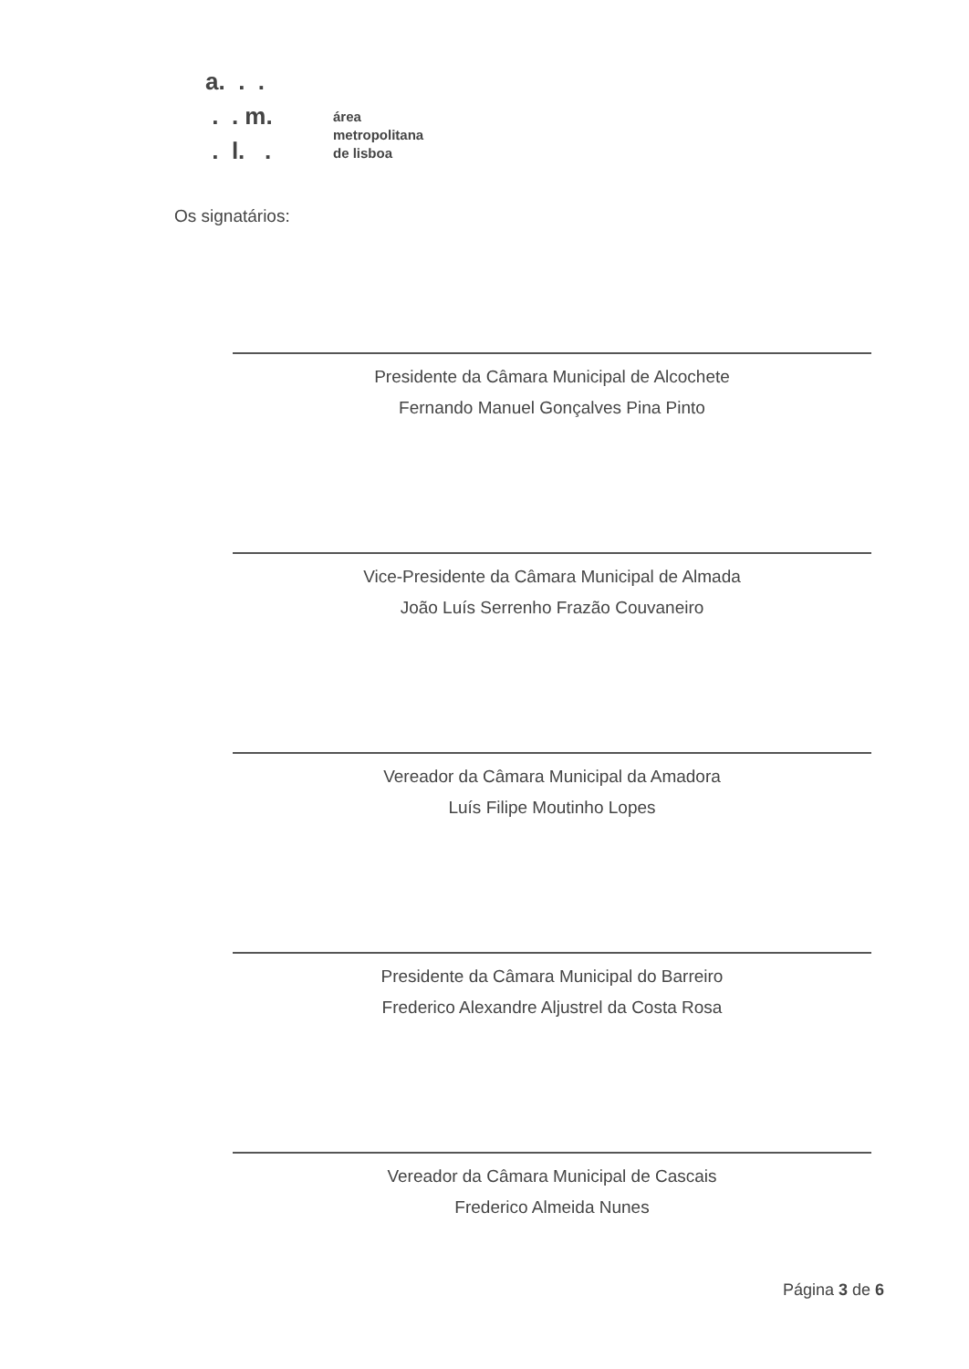a. . .
. . m.
. l. .
área
metropolitana
de lisboa
Os signatários:
Presidente da Câmara Municipal de Alcochete
Fernando Manuel Gonçalves Pina Pinto
Vice-Presidente da Câmara Municipal de Almada
João Luís Serrenho Frazão Couvaneiro
Vereador da Câmara Municipal da Amadora
Luís Filipe Moutinho Lopes
Presidente da Câmara Municipal do Barreiro
Frederico Alexandre Aljustrel da Costa Rosa
Vereador da Câmara Municipal de Cascais
Frederico Almeida Nunes
Página 3 de 6